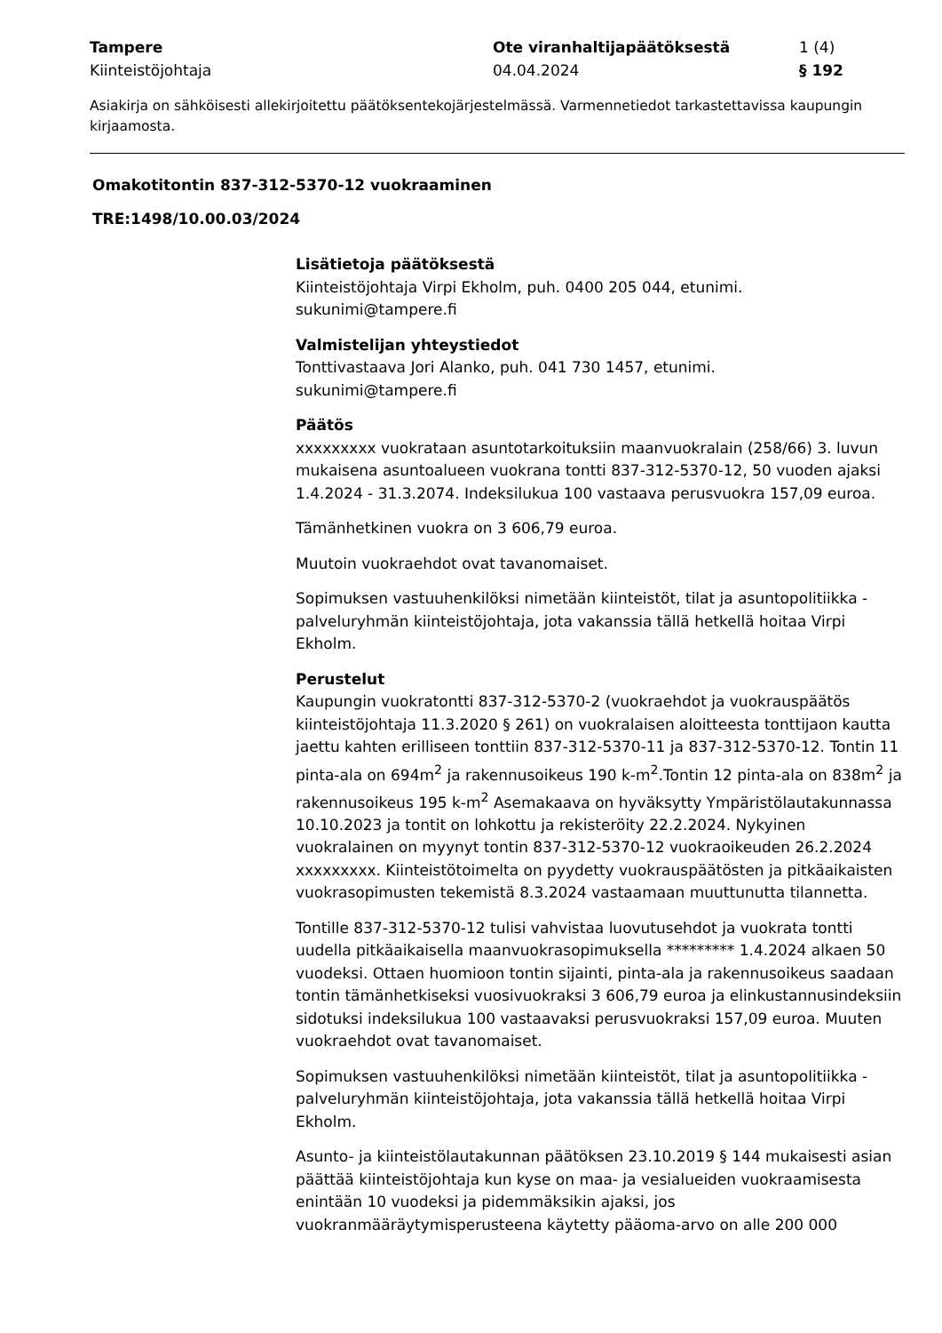Tampere
Ote viranhaltijapäätöksestä
1 (4)
Kiinteistöjohtaja
04.04.2024
§ 192
Asiakirja on sähköisesti allekirjoitettu päätöksentekojärjestelmässä. Varmennetiedot tarkastettavissa kaupungin kirjaamosta.
Omakotitontin 837-312-5370-12 vuokraaminen
TRE:1498/10.00.03/2024
Lisätietoja päätöksestä
Kiinteistöjohtaja Virpi Ekholm, puh. 0400 205 044, etunimi.
sukunimi@tampere.fi
Valmistelijan yhteystiedot
Tonttivastaava Jori Alanko, puh. 041 730 1457, etunimi.
sukunimi@tampere.fi
Päätös
xxxxxxxxx vuokrataan asuntotarkoituksiin maanvuokralain (258/66) 3. luvun mukaisena asuntoalueen vuokrana tontti 837-312-5370-12, 50 vuoden ajaksi 1.4.2024 - 31.3.2074. Indeksilukua 100 vastaava perusvuokra 157,09 euroa.
Tämänhetkinen vuokra on 3 606,79 euroa.
Muutoin vuokraehdot ovat tavanomaiset.
Sopimuksen vastuuhenkilöksi nimetään kiinteistöt, tilat ja asuntopolitiikka -palveluryhmän kiinteistöjohtaja, jota vakanssia tällä hetkellä hoitaa Virpi Ekholm.
Perustelut
Kaupungin vuokratontti 837-312-5370-2 (vuokraehdot ja vuokrauspäätös kiinteistöjohtaja 11.3.2020 § 261) on vuokralaisen aloitteesta tonttijaon kautta jaettu kahten erilliseen tonttiin 837-312-5370-11 ja 837-312-5370-12. Tontin 11 pinta-ala on 694m<sup>2</sup> ja rakennusoikeus 190 k-m<sup>2</sup>.Tontin 12 pinta-ala on 838m<sup>2</sup> ja rakennusoikeus 195 k-m<sup>2</sup> Asemakaava on hyväksytty Ympäristölautakunnassa 10.10.2023 ja tontit on lohkottu ja rekisteröity 22.2.2024. Nykyinen vuokralainen on myynyt tontin 837-312-5370-12 vuokraoikeuden 26.2.2024 xxxxxxxxx. Kiinteistötoimelta on pyydetty vuokrauspäätösten ja pitkäaikaisten vuokrasopimusten tekemistä 8.3.2024 vastaamaan muuttunutta tilannetta.
Tontille 837-312-5370-12 tulisi vahvistaa luovutusehdot ja vuokrata tontti uudella pitkäaikaisella maanvuokrasopimuksella ********* 1.4.2024 alkaen 50 vuodeksi. Ottaen huomioon tontin sijainti, pinta-ala ja rakennusoikeus saadaan tontin tämänhetkiseksi vuosivuokraksi 3 606,79 euroa ja elinkustannusindeksiin sidotuksi indeksilukua 100 vastaavaksi perusvuokraksi 157,09 euroa. Muuten vuokraehdot ovat tavanomaiset.
Sopimuksen vastuuhenkilöksi nimetään kiinteistöt, tilat ja asuntopolitiikka -palveluryhmän kiinteistöjohtaja, jota vakanssia tällä hetkellä hoitaa Virpi Ekholm.
Asunto- ja kiinteistölautakunnan päätöksen 23.10.2019 § 144 mukaisesti asian päättää kiinteistöjohtaja kun kyse on maa- ja vesialueiden vuokraamisesta enintään 10 vuodeksi ja pidemmäksikin ajaksi, jos vuokranmääräytymisperusteena käytetty pääoma-arvo on alle 200 000